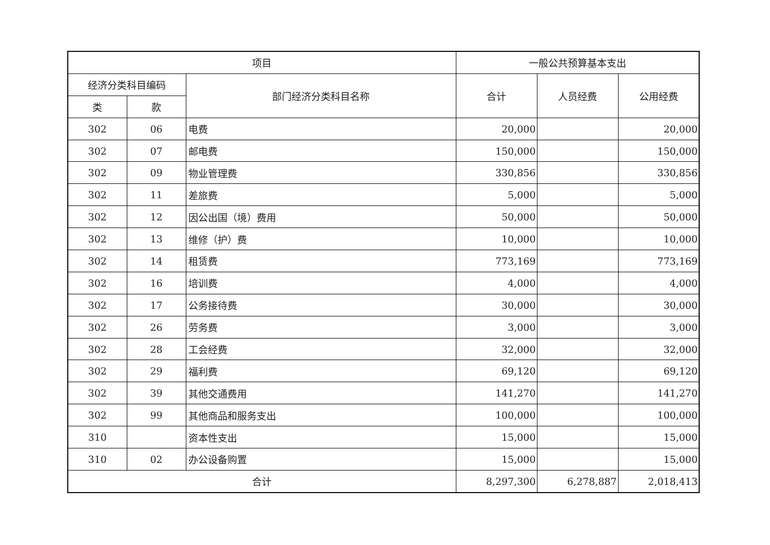| 项目 | | | 一般公共预算基本支出 | | |
| --- | --- | --- | --- | --- | --- |
| 经济分类科目编码 | | 部门经济分类科目名称 | 合计 | 人员经费 | 公用经费 |
| 类 | 款 | | | | |
| 302 | 06 | 电费 | 20,000 | | 20,000 |
| 302 | 07 | 邮电费 | 150,000 | | 150,000 |
| 302 | 09 | 物业管理费 | 330,856 | | 330,856 |
| 302 | 11 | 差旅费 | 5,000 | | 5,000 |
| 302 | 12 | 因公出国（境）费用 | 50,000 | | 50,000 |
| 302 | 13 | 维修（护）费 | 10,000 | | 10,000 |
| 302 | 14 | 租赁费 | 773,169 | | 773,169 |
| 302 | 16 | 培训费 | 4,000 | | 4,000 |
| 302 | 17 | 公务接待费 | 30,000 | | 30,000 |
| 302 | 26 | 劳务费 | 3,000 | | 3,000 |
| 302 | 28 | 工会经费 | 32,000 | | 32,000 |
| 302 | 29 | 福利费 | 69,120 | | 69,120 |
| 302 | 39 | 其他交通费用 | 141,270 | | 141,270 |
| 302 | 99 | 其他商品和服务支出 | 100,000 | | 100,000 |
| 310 | | 资本性支出 | 15,000 | | 15,000 |
| 310 | 02 | 办公设备购置 | 15,000 | | 15,000 |
| 合计 | | | 8,297,300 | 6,278,887 | 2,018,413 |